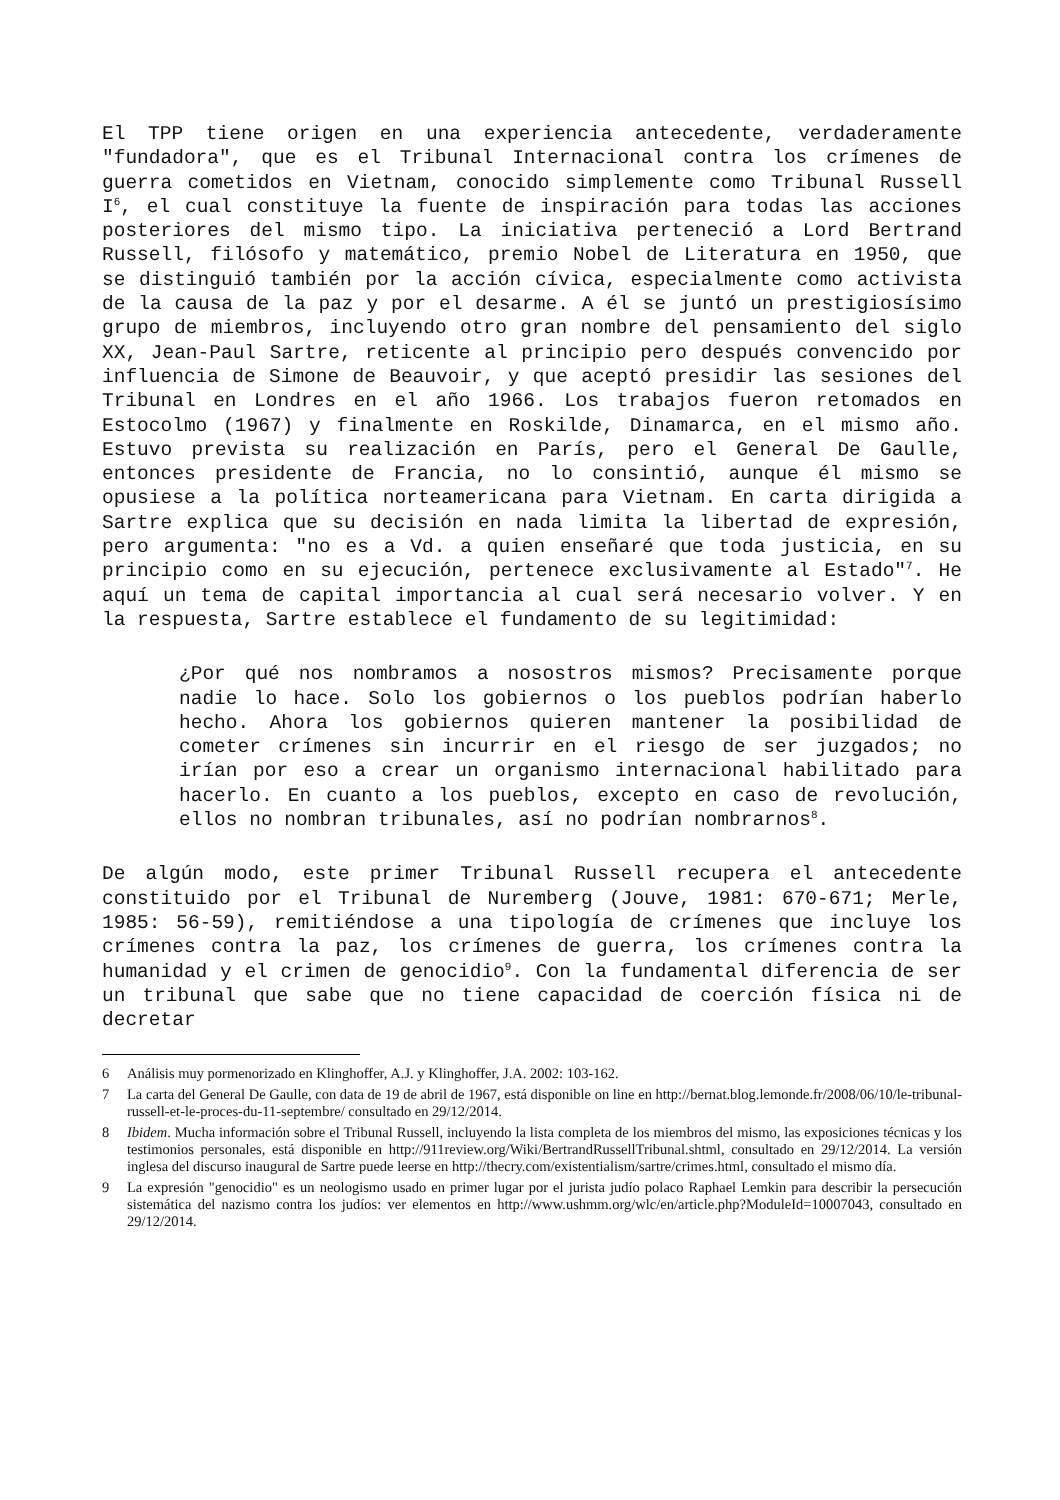El TPP tiene origen en una experiencia antecedente, verdaderamente "fundadora", que es el Tribunal Internacional contra los crímenes de guerra cometidos en Vietnam, conocido simplemente como Tribunal Russell I<sup>6</sup>, el cual constituye la fuente de inspiración para todas las acciones posteriores del mismo tipo. La iniciativa perteneció a Lord Bertrand Russell, filósofo y matemático, premio Nobel de Literatura en 1950, que se distinguió también por la acción cívica, especialmente como activista de la causa de la paz y por el desarme. A él se juntó un prestigiosísimo grupo de miembros, incluyendo otro gran nombre del pensamiento del siglo XX, Jean-Paul Sartre, reticente al principio pero después convencido por influencia de Simone de Beauvoir, y que aceptó presidir las sesiones del Tribunal en Londres en el año 1966. Los trabajos fueron retomados en Estocolmo (1967) y finalmente en Roskilde, Dinamarca, en el mismo año. Estuvo prevista su realización en París, pero el General De Gaulle, entonces presidente de Francia, no lo consintió, aunque él mismo se opusiese a la política norteamericana para Vietnam. En carta dirigida a Sartre explica que su decisión en nada limita la libertad de expresión, pero argumenta: "no es a Vd. a quien enseñaré que toda justicia, en su principio como en su ejecución, pertenece exclusivamente al Estado"<sup>7</sup>. He aquí un tema de capital importancia al cual será necesario volver. Y en la respuesta, Sartre establece el fundamento de su legitimidad:
¿Por qué nos nombramos a nosostros mismos? Precisamente porque nadie lo hace. Solo los gobiernos o los pueblos podrían haberlo hecho. Ahora los gobiernos quieren mantener la posibilidad de cometer crímenes sin incurrir en el riesgo de ser juzgados; no irían por eso a crear un organismo internacional habilitado para hacerlo. En cuanto a los pueblos, excepto en caso de revolución, ellos no nombran tribunales, así no podrían nombrarnos<sup>8</sup>.
De algún modo, este primer Tribunal Russell recupera el antecedente constituido por el Tribunal de Nuremberg (Jouve, 1981: 670-671; Merle, 1985: 56-59), remitiéndose a una tipología de crímenes que incluye los crímenes contra la paz, los crímenes de guerra, los crímenes contra la humanidad y el crimen de genocidio<sup>9</sup>. Con la fundamental diferencia de ser un tribunal que sabe que no tiene capacidad de coerción física ni de decretar
6 Análisis muy pormenorizado en Klinghoffer, A.J. y Klinghoffer, J.A. 2002: 103-162.
7 La carta del General De Gaulle, con data de 19 de abril de 1967, está disponible on line en http://bernat.blog.lemonde.fr/2008/06/10/le-tribunal-russell-et-le-proces-du-11-septembre/ consultado en 29/12/2014.
8 Ibidem. Mucha información sobre el Tribunal Russell, incluyendo la lista completa de los miembros del mismo, las exposiciones técnicas y los testimonios personales, está disponible en http://911review.org/Wiki/BertrandRussellTribunal.shtml, consultado en 29/12/2014. La versión inglesa del discurso inaugural de Sartre puede leerse en http://thecry.com/existentialism/sartre/crimes.html, consultado el mismo día.
9 La expresión "genocidio" es un neologismo usado en primer lugar por el jurista judío polaco Raphael Lemkin para describir la persecución sistemática del nazismo contra los judíos: ver elementos en http://www.ushmm.org/wlc/en/article.php?ModuleId=10007043, consultado en 29/12/2014.